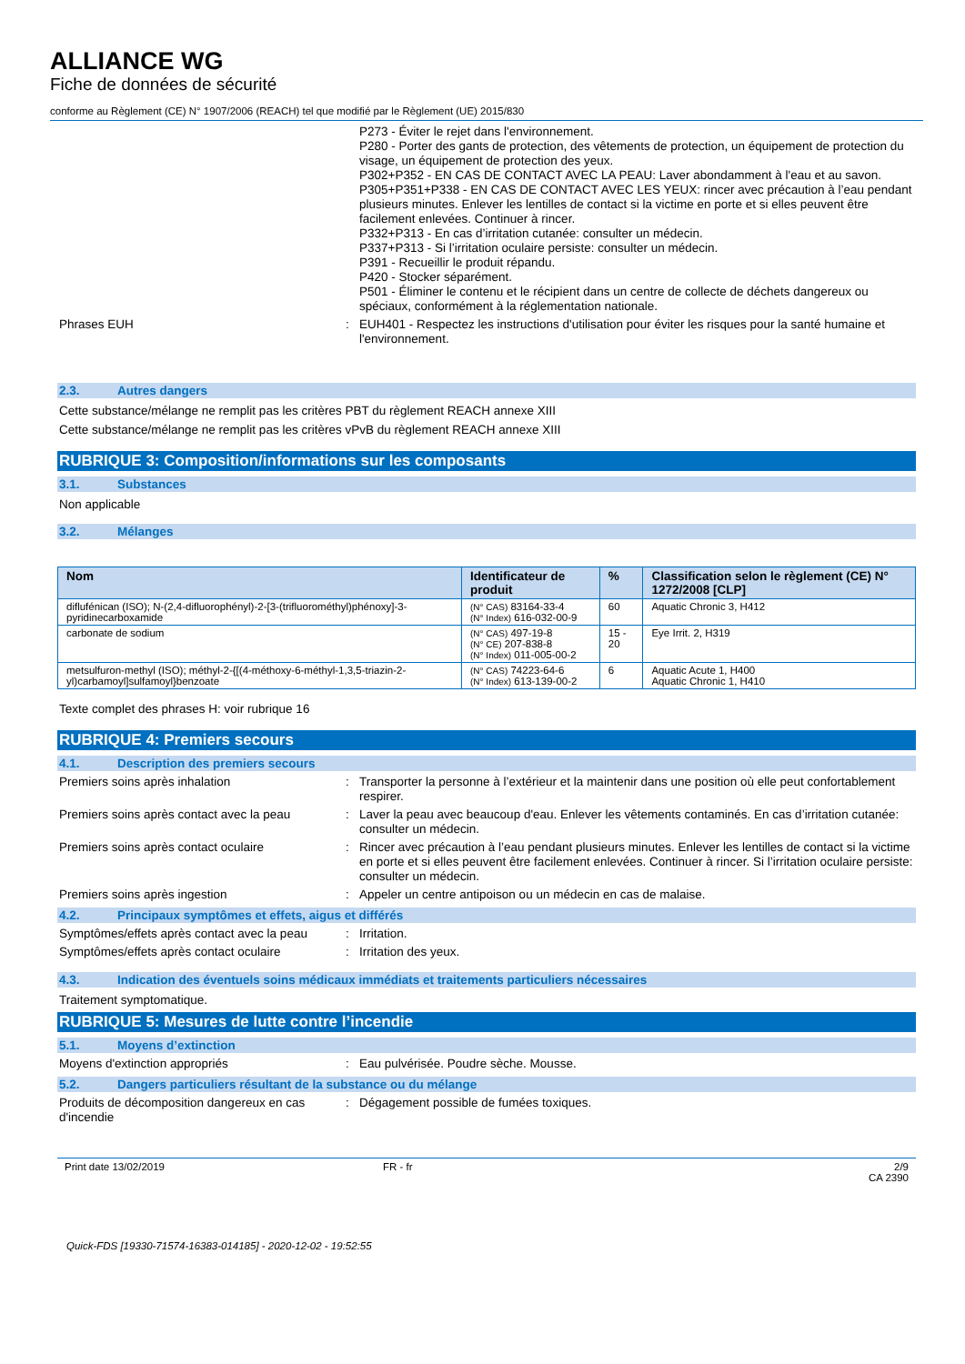ALLIANCE WG
Fiche de données de sécurité
conforme au Règlement (CE) N° 1907/2006 (REACH) tel que modifié par le Règlement (UE) 2015/830
P273 - Éviter le rejet dans l'environnement.
P280 - Porter des gants de protection, des vêtements de protection, un équipement de protection du visage, un équipement de protection des yeux.
P302+P352 - EN CAS DE CONTACT AVEC LA PEAU: Laver abondamment à l'eau et au savon.
P305+P351+P338 - EN CAS DE CONTACT AVEC LES YEUX: rincer avec précaution à l’eau pendant plusieurs minutes. Enlever les lentilles de contact si la victime en porte et si elles peuvent être facilement enlevées. Continuer à rincer.
P332+P313 - En cas d’irritation cutanée: consulter un médecin.
P337+P313 - Si l’irritation oculaire persiste: consulter un médecin.
P391 - Recueillir le produit répandu.
P420 - Stocker séparément.
P501 - Éliminer le contenu et le récipient dans un centre de collecte de déchets dangereux ou spéciaux, conformément à la réglementation nationale.
Phrases EUH : EUH401 - Respectez les instructions d'utilisation pour éviter les risques pour la santé humaine et l'environnement.
2.3. Autres dangers
Cette substance/mélange ne remplit pas les critères PBT du règlement REACH annexe XIII
Cette substance/mélange ne remplit pas les critères vPvB du règlement REACH annexe XIII
RUBRIQUE 3: Composition/informations sur les composants
3.1. Substances
Non applicable
3.2. Mélanges
| Nom | Identificateur de produit | % | Classification selon le règlement (CE) N° 1272/2008 [CLP] |
| --- | --- | --- | --- |
| diflufénican (ISO); N-(2,4-difluorophényl)-2-[3-(trifluorométhyl)phénoxy]-3-pyridinecarboxamide | (N° CAS) 83164-33-4 (N° Index) 616-032-00-9 | 60 | Aquatic Chronic 3, H412 |
| carbonate de sodium | (N° CAS) 497-19-8 (N° CE) 207-838-8 (N° Index) 011-005-00-2 | 15 - 20 | Eye Irrit. 2, H319 |
| metsulfuron-methyl (ISO); méthyl-2-{[(4-méthoxy-6-méthyl-1,3,5-triazin-2-yl)carbamoyl]sulfamoyl}benzoate | (N° CAS) 74223-64-6 (N° Index) 613-139-00-2 | 6 | Aquatic Acute 1, H400 Aquatic Chronic 1, H410 |
Texte complet des phrases H: voir rubrique 16
RUBRIQUE 4: Premiers secours
4.1. Description des premiers secours
Premiers soins après inhalation : Transporter la personne à l’extérieur et la maintenir dans une position où elle peut confortablement respirer.
Premiers soins après contact avec la peau
: Laver la peau avec beaucoup d'eau. Enlever les vêtements contaminés. En cas d’irritation cutanée: consulter un médecin.
Premiers soins après contact oculaire : Rincer avec précaution à l’eau pendant plusieurs minutes. Enlever les lentilles de contact si la victime en porte et si elles peuvent être facilement enlevées. Continuer à rincer. Si l’irritation oculaire persiste: consulter un médecin.
Premiers soins après ingestion : Appeler un centre antipoison ou un médecin en cas de malaise.
4.2. Principaux symptômes et effets, aigus et différés
Symptômes/effets après contact avec la peau
: Irritation.
Symptômes/effets après contact oculaire
: Irritation des yeux.
4.3. Indication des éventuels soins médicaux immédiats et traitements particuliers nécessaires
Traitement symptomatique.
RUBRIQUE 5: Mesures de lutte contre l’incendie
5.1. Moyens d’extinction
Moyens d'extinction appropriés : Eau pulvérisée. Poudre sèche. Mousse.
5.2. Dangers particuliers résultant de la substance ou du mélange
Produits de décomposition dangereux en cas d'incendie
: Dégagement possible de fumées toxiques.
Print date 13/02/2019 FR - fr 2/9
CA 2390
Quick-FDS [19330-71574-16383-014185] - 2020-12-02 - 19:52:55